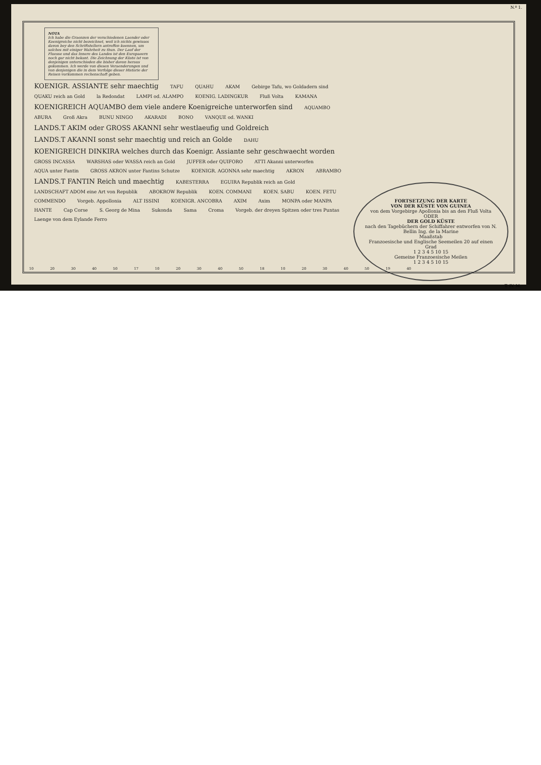N.º 1.
NOTA
Ich habe die Graenzen der verschiedenen Laender oder Koenigreiche nicht bezeichnet, weil ich nichts gewisses davon bey den Schriftstellern antreffen koennen, um solches mit einiger Wahrheit zu thun. Der Lauf der Fluesse und das Innere des Landes ist den Europaeern noch gar nicht bekant. Die Zeichnung der Küste ist von denjenigen unterschieden die bisher davon heraus gekommen. Ich werde von diesen Veraenderungen und von denjenigen die in dem Verfolge dieser Historie der Reisen vorkommen rechenschaft geben.
FORTSETZUNG DER KARTE
VON DER KÜSTE VON GUINEA
von dem Vorgebirge Apollonia bis an den Fluß Volta
ODER
DER GOLD KÜSTE
nach den Tagebüchern der Schiffahrer entworfen von N. Bellin Ing. de la Marine
Maaßstab
Franzoesische und Englische Seemeilen 20 auf einen Grad
1 2 3 4 5 10 15
Gemeine Franzoesische Meilen
1 2 3 4 5 10 15
KOENIGR. ASSIANTE sehr maechtig TAFU QUAHU AKAM Gebirge Tafu, wo Goldadern sind QUAKU reich an Gold la Redondat LAMPI od. ALAMPO KOENIG. LADINGKUR Fluß Volta KAMANA KOENIGREICH AQUAMBO dem viele andere Koenigreiche unterworfen sind AQUAMBO ABURA Groß Akra BUNU NINGO AKARADI BONO VANQUE od. WANKI LANDS.T AKIM oder GROSS AKANNI sehr westlaeufig und Goldreich LANDS.T AKANNI sonst sehr maechtig und reich an Golde DAHU KOENIGREICH DINKIRA welches durch das Koenigr. Assiante sehr geschwaecht worden GROSS INCASSA WARSHAS oder WASSA reich an Gold JUFFER oder QUIFORO ATTI Akanni unterworfen AQUA unter Fantin GROSS AKRON unter Fantins Schutze KOENIGR. AGONNA sehr maechtig AKRON ABRAMBO LANDS.T FANTIN Reich und maechtig KABESTERRA EGUIRA Republik reich an Gold LANDSCHAFT ADOM eine Art von Republik ABOKROW Republik KOEN. COMMANI KOEN. SABU KOEN. FETU COMMENDO Vorgeb. Appollonia ALT ISSINI KOENIGR. ANCOBRA AXIM Axim MONPA oder MANPA HANTE Cap Corse S. Georg de Mina Sukonda Sama Croma Vorgeb. der dreyen Spitzen oder tres Puntas Laenge von dem Eylande Ferro
10 20 30 40 50 17 10 20 30 40 50 18 10 20 30 40 50 19 40
T. IV. M.